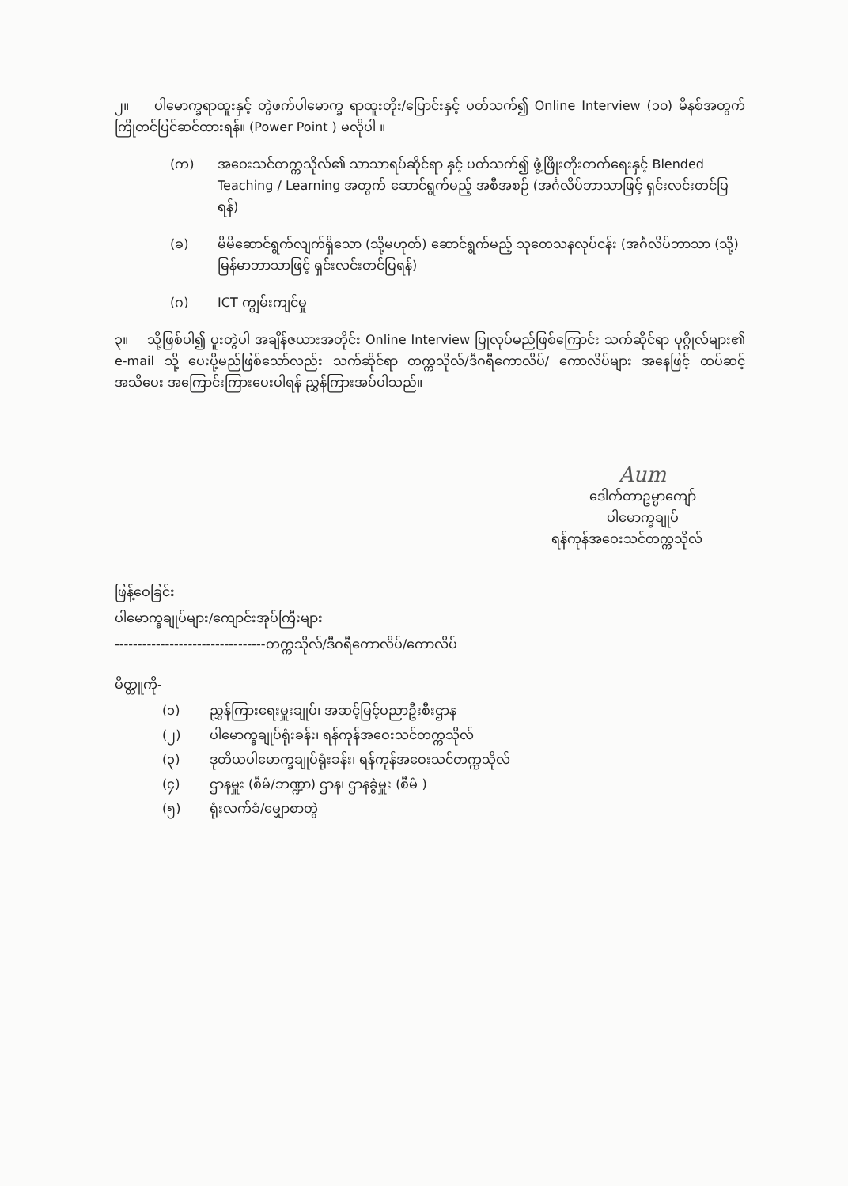၂။ ပါမောက္ခရာထူးနှင့် တွဲဖက်ပါမောက္ခ ရာထူးတိုး/ပြောင်းနှင့် ပတ်သက်၍ Online Interview (၁၀) မိနစ်အတွက် ကြိုတင်ပြင်ဆင်ထားရန်။ (Power Point ) မလိုပါ ။
(က) အဝေးသင်တက္ကသိုလ်၏ သာသာရပ်ဆိုင်ရာ နှင့် ပတ်သက်၍ ဖွံ့ဖြိုးတိုးတက်ရေးနှင့် Blended Teaching / Learning အတွက် ဆောင်ရွက်မည့် အစီအစဉ် (အင်္ဂလိပ်ဘာသာဖြင့် ရှင်းလင်းတင်ပြရန်)
(ခ) မိမိဆောင်ရွက်လျက်ရှိသော (သို့မဟုတ်) ဆောင်ရွက်မည့် သုတေသနလုပ်ငန်း (အင်္ဂလိပ်ဘာသာ (သို့) မြန်မာဘာသာဖြင့် ရှင်းလင်းတင်ပြရန်)
(ဂ) ICT ကျွမ်းကျင်မှု
၃။ သို့ဖြစ်ပါ၍ ပူးတွဲပါ အချိန်ဇယားအတိုင်း Online Interview ပြုလုပ်မည်ဖြစ်ကြောင်း သက်ဆိုင်ရာ ပုဂ္ဂိုလ်များ၏ e-mail သို့ ပေးပို့မည်ဖြစ်သော်လည်း သက်ဆိုင်ရာ တက္ကသိုလ်/ဒီဂရီကောလိပ်/ ကောလိပ်များ အနေဖြင့် ထပ်ဆင့်အသိပေး အကြောင်းကြားပေးပါရန် ညွှန်ကြားအပ်ပါသည်။
Aum
ဒေါက်တာဥမ္မာကျော်
ပါမောက္ခချုပ်
ရန်ကုန်အဝေးသင်တက္ကသိုလ်
ဖြန့်ဝေခြင်း
ပါမောက္ခချုပ်များ/ကျောင်းအုပ်ကြီးများ
---------------------------------တက္ကသိုလ်/ဒီဂရီကောလိပ်/ကောလိပ်
မိတ္တူကို-
(၁) ညွှန်ကြားရေးမှူးချုပ်၊ အဆင့်မြင့်ပညာဦးစီးဌာန
(၂) ပါမောက္ခချုပ်ရုံးခန်း၊ ရန်ကုန်အဝေးသင်တက္ကသိုလ်
(၃) ဒုတိယပါမောက္ခချုပ်ရုံးခန်း၊ ရန်ကုန်အဝေးသင်တက္ကသိုလ်
(၄) ဌာနမှူး (စီမံ/ဘဏ္ဍာ) ဌာန၊ ဌာနခွဲမှူး (စီမံ )
(၅) ရုံးလက်ခံ/မျှောစာတွဲ